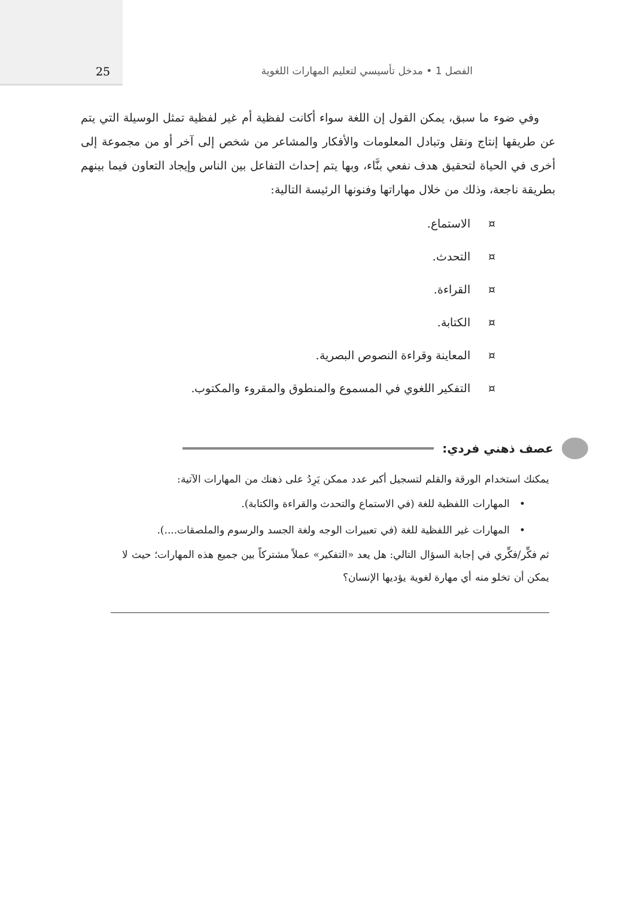الفصل 1 • مدخل تأسيسي لتعليم المهارات اللغوية
25
وفي ضوء ما سبق، يمكن القول إن اللغة سواء أكانت لفظية أم غير لفظية تمثل الوسيلة التي يتم عن طريقها إنتاج ونقل وتبادل المعلومات والأفكار والمشاعر من شخص إلى آخر أو من مجموعة إلى أخرى في الحياة لتحقيق هدف نفعي بنَّاء، وبها يتم إحداث التفاعل بين الناس وإيجاد التعاون فيما بينهم بطريقة ناجعة، وذلك من خلال مهاراتها وفنونها الرئيسة التالية:
¤ الاستماع.
¤ التحدث.
¤ القراءة.
¤ الكتابة.
¤ المعاينة وقراءة النصوص البصرية.
¤ التفكير اللغوي في المسموع والمنطوق والمقروء والمكتوب.
عصف ذهني فردي:
يمكنك استخدام الورقة والقلم لتسجيل أكبر عدد ممكن يَرِدُ على ذهنك من المهارات الآتية:
• المهارات اللفظية للغة (في الاستماع والتحدث والقراءة والكتابة).
• المهارات غير اللفظية للغة (في تعبيرات الوجه ولغة الجسد والرسوم والملصقات....).
ثم فكِّر/فكِّري في إجابة السؤال التالي: هل يعد «التفكير» عملاً مشتركاً بين جميع هذه المهارات؛ حيث لا يمكن أن تخلو منه أي مهارة لغوية يؤديها الإنسان؟